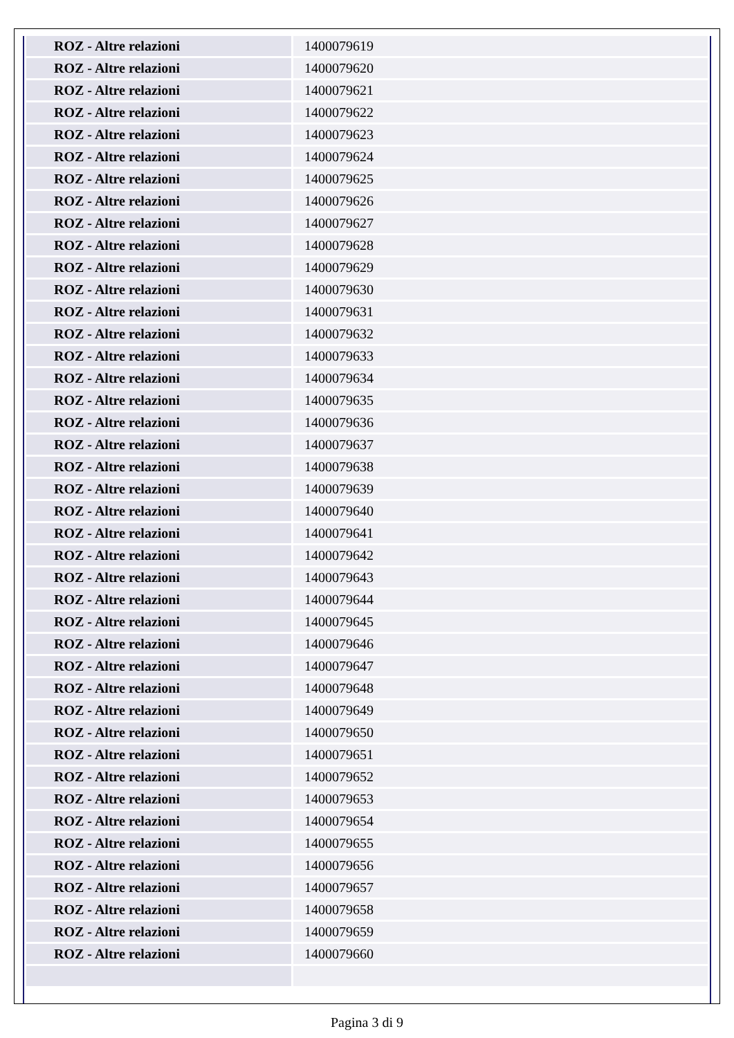| ROZ - Altre relazioni | 1400079619 |
| ROZ - Altre relazioni | 1400079620 |
| ROZ - Altre relazioni | 1400079621 |
| ROZ - Altre relazioni | 1400079622 |
| ROZ - Altre relazioni | 1400079623 |
| ROZ - Altre relazioni | 1400079624 |
| ROZ - Altre relazioni | 1400079625 |
| ROZ - Altre relazioni | 1400079626 |
| ROZ - Altre relazioni | 1400079627 |
| ROZ - Altre relazioni | 1400079628 |
| ROZ - Altre relazioni | 1400079629 |
| ROZ - Altre relazioni | 1400079630 |
| ROZ - Altre relazioni | 1400079631 |
| ROZ - Altre relazioni | 1400079632 |
| ROZ - Altre relazioni | 1400079633 |
| ROZ - Altre relazioni | 1400079634 |
| ROZ - Altre relazioni | 1400079635 |
| ROZ - Altre relazioni | 1400079636 |
| ROZ - Altre relazioni | 1400079637 |
| ROZ - Altre relazioni | 1400079638 |
| ROZ - Altre relazioni | 1400079639 |
| ROZ - Altre relazioni | 1400079640 |
| ROZ - Altre relazioni | 1400079641 |
| ROZ - Altre relazioni | 1400079642 |
| ROZ - Altre relazioni | 1400079643 |
| ROZ - Altre relazioni | 1400079644 |
| ROZ - Altre relazioni | 1400079645 |
| ROZ - Altre relazioni | 1400079646 |
| ROZ - Altre relazioni | 1400079647 |
| ROZ - Altre relazioni | 1400079648 |
| ROZ - Altre relazioni | 1400079649 |
| ROZ - Altre relazioni | 1400079650 |
| ROZ - Altre relazioni | 1400079651 |
| ROZ - Altre relazioni | 1400079652 |
| ROZ - Altre relazioni | 1400079653 |
| ROZ - Altre relazioni | 1400079654 |
| ROZ - Altre relazioni | 1400079655 |
| ROZ - Altre relazioni | 1400079656 |
| ROZ - Altre relazioni | 1400079657 |
| ROZ - Altre relazioni | 1400079658 |
| ROZ - Altre relazioni | 1400079659 |
| ROZ - Altre relazioni | 1400079660 |
Pagina 3 di 9